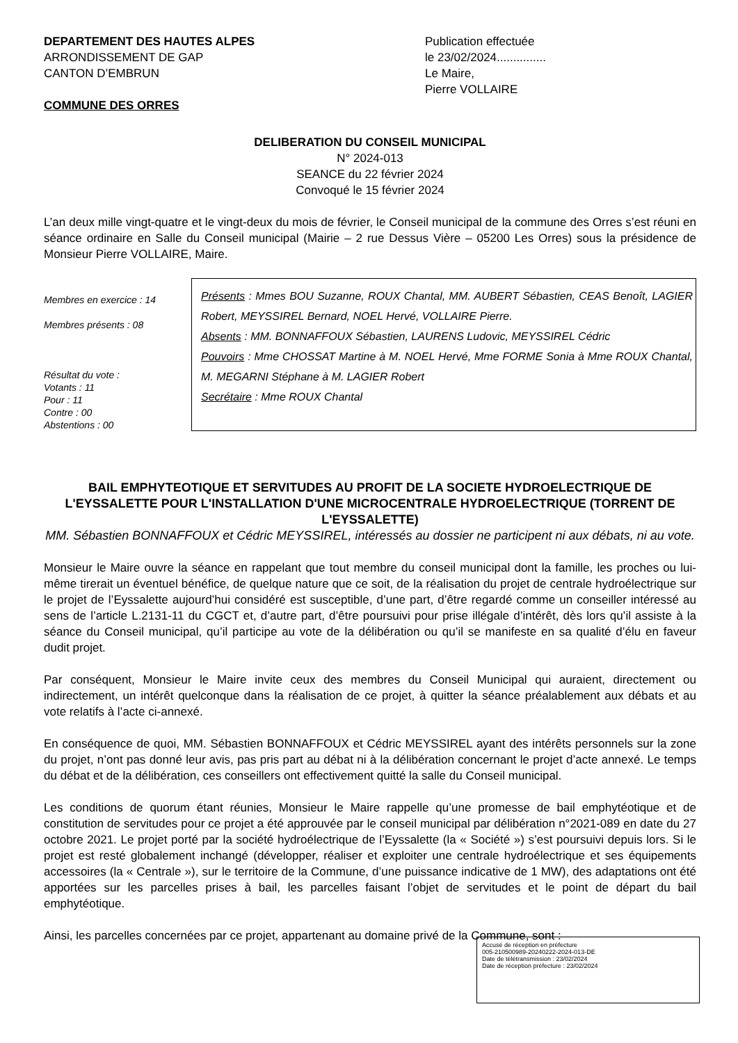DEPARTEMENT DES HAUTES ALPES
ARRONDISSEMENT DE GAP
CANTON D’EMBRUN
COMMUNE DES ORRES
Publication effectuée
le 23/02/2024...............
Le Maire,
Pierre VOLLAIRE
DELIBERATION DU CONSEIL MUNICIPAL
N° 2024-013
SEANCE du 22 février 2024
Convoqué le 15 février 2024
L’an deux mille vingt-quatre et le vingt-deux du mois de février, le Conseil municipal de la commune des Orres s’est réuni en séance ordinaire en Salle du Conseil municipal (Mairie – 2 rue Dessus Vière – 05200 Les Orres) sous la présidence de Monsieur Pierre VOLLAIRE, Maire.
Membres en exercice : 14
Membres présents : 08
Résultat du vote :
Votants : 11
Pour : 11
Contre : 00
Abstentions : 00
Présents : Mmes BOU Suzanne, ROUX Chantal, MM. AUBERT Sébastien, CEAS Benoît, LAGIER Robert, MEYSSIREL Bernard, NOEL Hervé, VOLLAIRE Pierre.
Absents : MM. BONNAFFOUX Sébastien, LAURENS Ludovic, MEYSSIREL Cédric
Pouvoirs : Mme CHOSSAT Martine à M. NOEL Hervé, Mme FORME Sonia à Mme ROUX Chantal, M. MEGARNI Stéphane à M. LAGIER Robert
Secrétaire : Mme ROUX Chantal
BAIL EMPHYTEOTIQUE ET SERVITUDES AU PROFIT DE LA SOCIETE HYDROELECTRIQUE DE L'EYSSALETTE POUR L'INSTALLATION D'UNE MICROCENTRALE HYDROELECTRIQUE (TORRENT DE L'EYSSALETTE)
MM. Sébastien BONNAFFOUX et Cédric MEYSSIREL, intéressés au dossier ne participent ni aux débats, ni au vote.
Monsieur le Maire ouvre la séance en rappelant que tout membre du conseil municipal dont la famille, les proches ou lui-même tirerait un éventuel bénéfice, de quelque nature que ce soit, de la réalisation du projet de centrale hydroélectrique sur le projet de l’Eyssalette aujourd’hui considéré est susceptible, d’une part, d’être regardé comme un conseiller intéressé au sens de l’article L.2131-11 du CGCT et, d’autre part, d’être poursuivi pour prise illégale d’intérêt, dès lors qu’il assiste à la séance du Conseil municipal, qu’il participe au vote de la délibération ou qu’il se manifeste en sa qualité d’élu en faveur dudit projet.
Par conséquent, Monsieur le Maire invite ceux des membres du Conseil Municipal qui auraient, directement ou indirectement, un intérêt quelconque dans la réalisation de ce projet, à quitter la séance préalablement aux débats et au vote relatifs à l’acte ci-annexé.
En conséquence de quoi, MM. Sébastien BONNAFFOUX et Cédric MEYSSIREL ayant des intérêts personnels sur la zone du projet, n’ont pas donné leur avis, pas pris part au débat ni à la délibération concernant le projet d’acte annexé. Le temps du débat et de la délibération, ces conseillers ont effectivement quitté la salle du Conseil municipal.
Les conditions de quorum étant réunies, Monsieur le Maire rappelle qu’une promesse de bail emphytéotique et de constitution de servitudes pour ce projet a été approuvée par le conseil municipal par délibération n°2021-089 en date du 27 octobre 2021. Le projet porté par la société hydroélectrique de l’Eyssalette (la « Société ») s’est poursuivi depuis lors. Si le projet est resté globalement inchangé (développer, réaliser et exploiter une centrale hydroélectrique et ses équipements accessoires (la « Centrale »), sur le territoire de la Commune, d’une puissance indicative de 1 MW), des adaptations ont été apportées sur les parcelles prises à bail, les parcelles faisant l’objet de servitudes et le point de départ du bail emphytéotique.
Ainsi, les parcelles concernées par ce projet, appartenant au domaine privé de la Commune, sont :
Accusé de réception en préfecture
005-210500989-20240222-2024-013-DE
Date de télétransmission : 23/02/2024
Date de réception préfecture : 23/02/2024